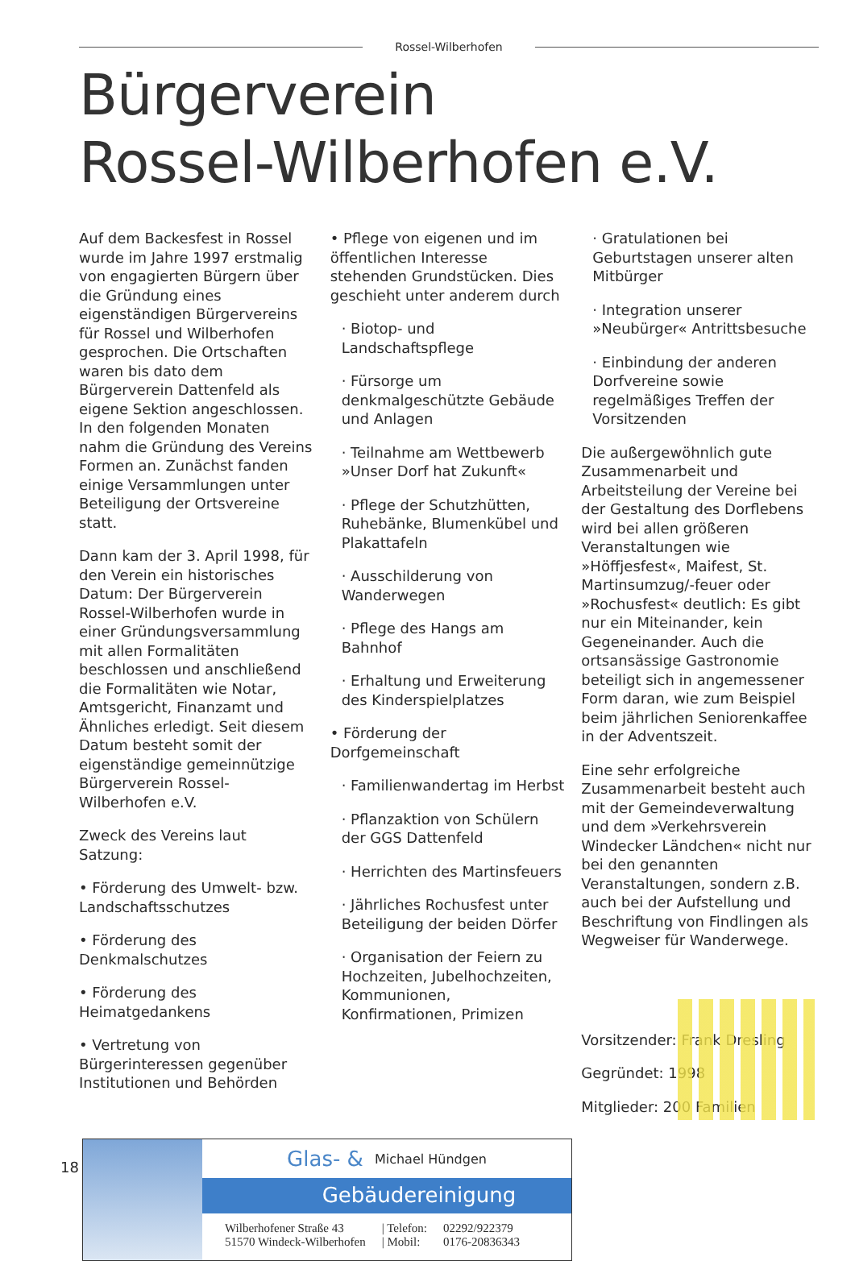Rossel-Wilberhofen
Bürgerverein
Rossel-Wilberhofen e.V.
Auf dem Backesfest in Rossel wurde im Jahre 1997 erstmalig von engagierten Bürgern über die Gründung eines eigenständigen Bürgervereins für Rossel und Wilberhofen gesprochen. Die Ortschaften waren bis dato dem Bürgerverein Dattenfeld als eigene Sektion angeschlossen. In den folgenden Monaten nahm die Gründung des Vereins Formen an. Zunächst fanden einige Versammlungen unter Beteiligung der Ortsvereine statt.
Dann kam der 3. April 1998, für den Verein ein historisches Datum: Der Bürgerverein Rossel-Wilberhofen wurde in einer Gründungsversammlung mit allen Formalitäten beschlossen und anschließend die Formalitäten wie Notar, Amtsgericht, Finanzamt und Ähnliches erledigt. Seit diesem Datum besteht somit der eigenständige gemeinnützige Bürgerverein Rossel-Wilberhofen e.V.
Zweck des Vereins laut Satzung:
• Förderung des Umwelt- bzw. Landschaftsschutzes
• Förderung des Denkmalschutzes
• Förderung des Heimatgedankens
• Vertretung von Bürgerinteressen gegenüber Institutionen und Behörden
• Pflege von eigenen und im öffentlichen Interesse stehenden Grundstücken. Dies geschieht unter anderem durch
· Biotop- und Landschaftspflege
· Fürsorge um denkmalgeschützte Gebäude und Anlagen
· Teilnahme am Wettbewerb »Unser Dorf hat Zukunft«
· Pflege der Schutzhütten, Ruhebänke, Blumenkübel und Plakattafeln
· Ausschilderung von Wanderwegen
· Pflege des Hangs am Bahnhof
· Erhaltung und Erweiterung des Kinderspielplatzes
• Förderung der Dorfgemeinschaft
· Familienwandertag im Herbst
· Pflanzaktion von Schülern der GGS Dattenfeld
· Herrichten des Martinsfeuers
· Jährliches Rochusfest unter Beteiligung der beiden Dörfer
· Organisation der Feiern zu Hochzeiten, Jubelhochzeiten, Kommunionen, Konfirmationen, Primizen
· Gratulationen bei Geburtstagen unserer alten Mitbürger
· Integration unserer »Neubürger« Antrittsbesuche
· Einbindung der anderen Dorfvereine sowie regelmäßiges Treffen der Vorsitzenden
Die außergewöhnlich gute Zusammenarbeit und Arbeitsteilung der Vereine bei der Gestaltung des Dorflebens wird bei allen größeren Veranstaltungen wie »Höffjesfest«, Maifest, St. Martinsumzug/-feuer oder »Rochusfest« deutlich: Es gibt nur ein Miteinander, kein Gegeneinander. Auch die ortsansässige Gastronomie beteiligt sich in angemessener Form daran, wie zum Beispiel beim jährlichen Seniorenkaffee in der Adventszeit.
Eine sehr erfolgreiche Zusammenarbeit besteht auch mit der Gemeindeverwaltung und dem »Verkehrsverein Windecker Ländchen« nicht nur bei den genannten Veranstaltungen, sondern z.B. auch bei der Aufstellung und Beschriftung von Findlingen als Wegweiser für Wanderwege.
Vorsitzender: Frank Dresling
Gegründet: 1998
Mitglieder: 200 Familien
Glas- & Michael Hündgen
Gebäudereinigung
Wilberhofener Straße 43
51570 Windeck-Wilberhofen
| Telefon:
| Mobil:
02292/922379
0176-20836343
18